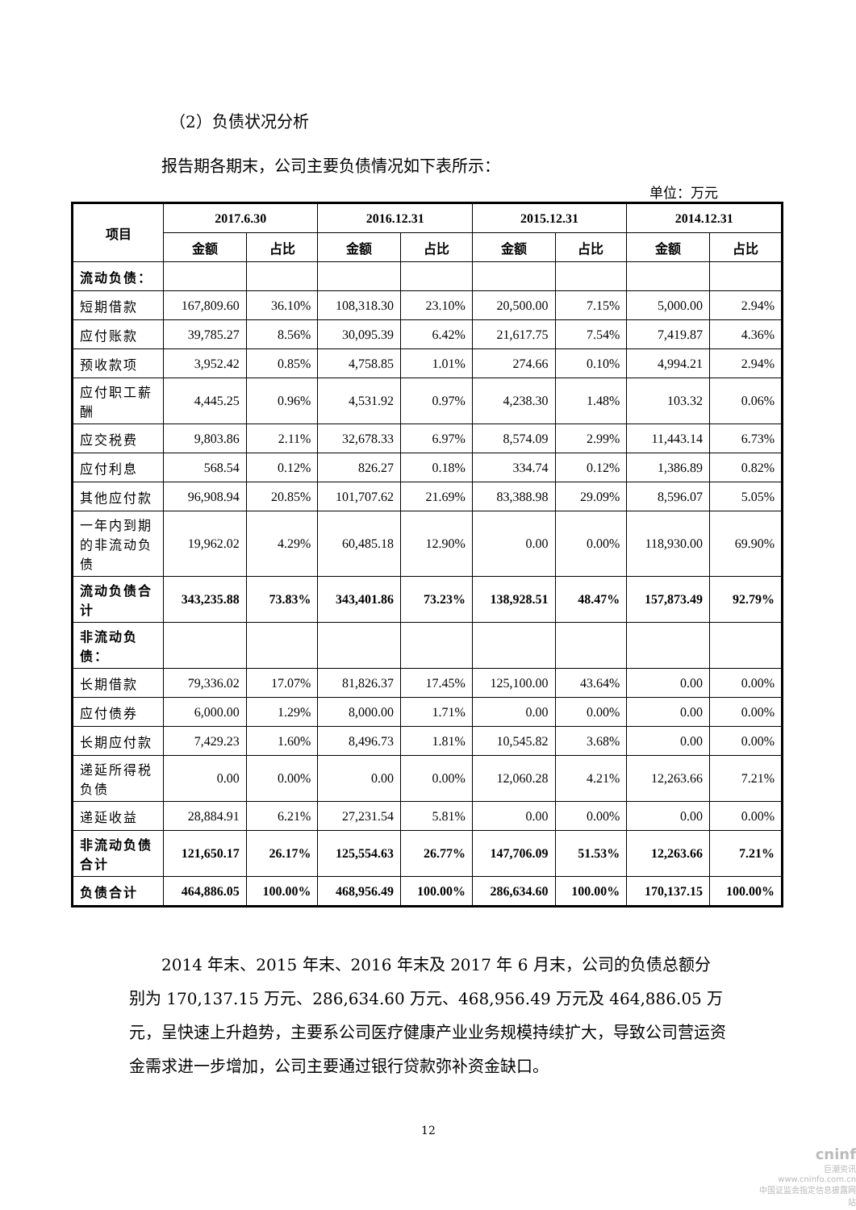（2）负债状况分析
报告期各期末，公司主要负债情况如下表所示：
单位：万元
| 项目 | 2017.6.30 | | 2016.12.31 | | 2015.12.31 | | 2014.12.31 | |
| --- | --- | --- | --- | --- | --- | --- | --- | --- |
| | 金额 | 占比 | 金额 | 占比 | 金额 | 占比 | 金额 | 占比 |
| 流动负债： | | | | | | | | |
| 短期借款 | 167,809.60 | 36.10% | 108,318.30 | 23.10% | 20,500.00 | 7.15% | 5,000.00 | 2.94% |
| 应付账款 | 39,785.27 | 8.56% | 30,095.39 | 6.42% | 21,617.75 | 7.54% | 7,419.87 | 4.36% |
| 预收款项 | 3,952.42 | 0.85% | 4,758.85 | 1.01% | 274.66 | 0.10% | 4,994.21 | 2.94% |
| 应付职工薪酬 | 4,445.25 | 0.96% | 4,531.92 | 0.97% | 4,238.30 | 1.48% | 103.32 | 0.06% |
| 应交税费 | 9,803.86 | 2.11% | 32,678.33 | 6.97% | 8,574.09 | 2.99% | 11,443.14 | 6.73% |
| 应付利息 | 568.54 | 0.12% | 826.27 | 0.18% | 334.74 | 0.12% | 1,386.89 | 0.82% |
| 其他应付款 | 96,908.94 | 20.85% | 101,707.62 | 21.69% | 83,388.98 | 29.09% | 8,596.07 | 5.05% |
| 一年内到期的非流动负债 | 19,962.02 | 4.29% | 60,485.18 | 12.90% | 0.00 | 0.00% | 118,930.00 | 69.90% |
| 流动负债合计 | 343,235.88 | 73.83% | 343,401.86 | 73.23% | 138,928.51 | 48.47% | 157,873.49 | 92.79% |
| 非流动负债： | | | | | | | | |
| 长期借款 | 79,336.02 | 17.07% | 81,826.37 | 17.45% | 125,100.00 | 43.64% | 0.00 | 0.00% |
| 应付债券 | 6,000.00 | 1.29% | 8,000.00 | 1.71% | 0.00 | 0.00% | 0.00 | 0.00% |
| 长期应付款 | 7,429.23 | 1.60% | 8,496.73 | 1.81% | 10,545.82 | 3.68% | 0.00 | 0.00% |
| 递延所得税负债 | 0.00 | 0.00% | 0.00 | 0.00% | 12,060.28 | 4.21% | 12,263.66 | 7.21% |
| 递延收益 | 28,884.91 | 6.21% | 27,231.54 | 5.81% | 0.00 | 0.00% | 0.00 | 0.00% |
| 非流动负债合计 | 121,650.17 | 26.17% | 125,554.63 | 26.77% | 147,706.09 | 51.53% | 12,263.66 | 7.21% |
| 负债合计 | 464,886.05 | 100.00% | 468,956.49 | 100.00% | 286,634.60 | 100.00% | 170,137.15 | 100.00% |
2014 年末、2015 年末、2016 年末及 2017 年 6 月末，公司的负债总额分别为 170,137.15 万元、286,634.60 万元、468,956.49 万元及 464,886.05 万元，呈快速上升趋势，主要系公司医疗健康产业业务规模持续扩大，导致公司营运资金需求进一步增加，公司主要通过银行贷款弥补资金缺口。
12
cninf
巨潮资讯
www.cninfo.com.cn
中国证监会指定信息披露网站